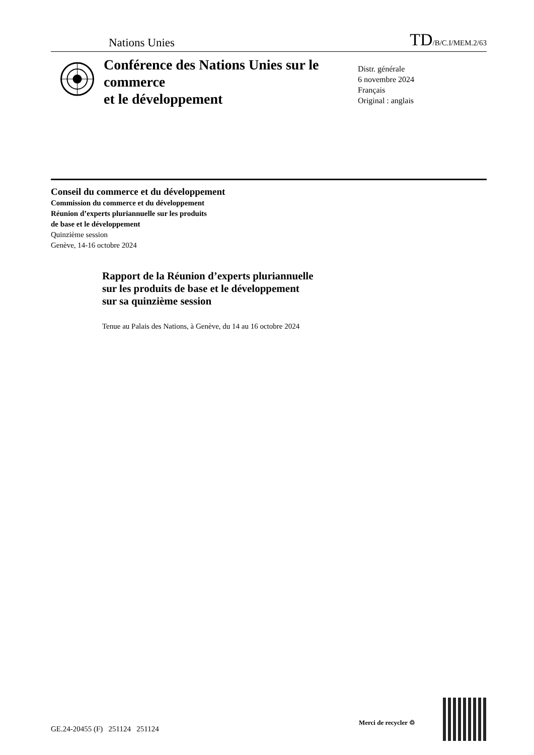Nations Unies TD/B/C.I/MEM.2/63
Conférence des Nations Unies sur le commerce
et le développement
Distr. générale
6 novembre 2024
Français
Original : anglais
Conseil du commerce et du développement
Commission du commerce et du développement
Réunion d’experts pluriannuelle sur les produits
de base et le développement
Quinzième session
Genève, 14-16 octobre 2024
Rapport de la Réunion d’experts pluriannuelle
sur les produits de base et le développement
sur sa quinzième session
Tenue au Palais des Nations, à Genève, du 14 au 16 octobre 2024
GE.24-20455 (F) 251124 251124
Merci de recycler ♲